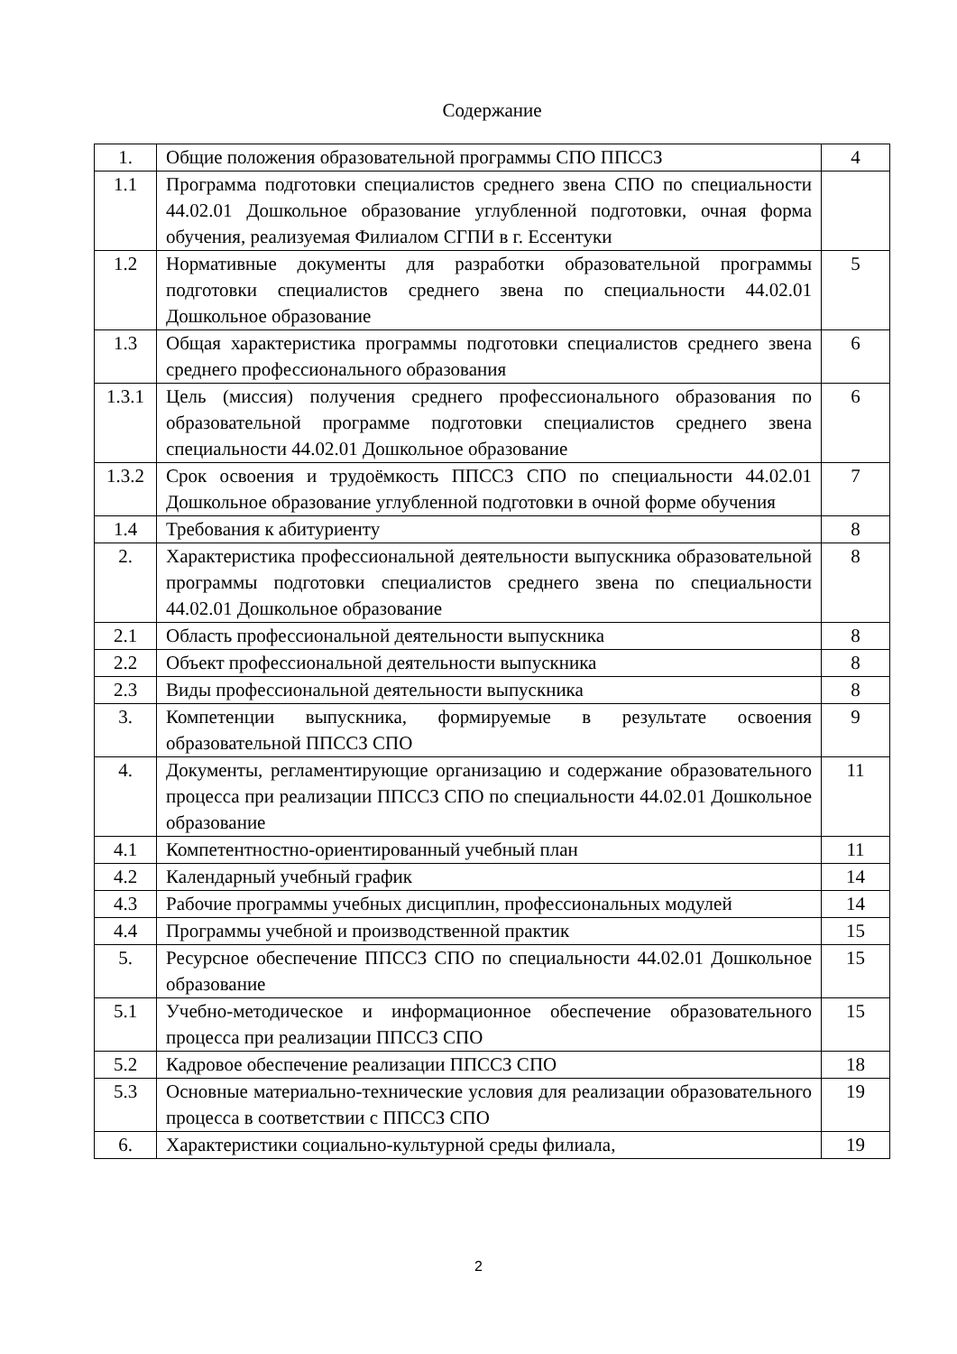Содержание
| 1. | Общие положения образовательной программы СПО ППССЗ | 4 |
| 1.1 | Программа подготовки специалистов среднего звена СПО по специальности 44.02.01 Дошкольное образование углубленной подготовки, очная форма обучения, реализуемая Филиалом СГПИ в г. Ессентуки | |
| 1.2 | Нормативные документы для разработки образовательной программы подготовки специалистов среднего звена по специальности 44.02.01 Дошкольное образование | 5 |
| 1.3 | Общая характеристика программы подготовки специалистов среднего звена среднего профессионального образования | 6 |
| 1.3.1 | Цель (миссия) получения среднего профессионального образования по образовательной программе подготовки специалистов среднего звена специальности 44.02.01 Дошкольное образование | 6 |
| 1.3.2 | Срок освоения и трудоёмкость ППССЗ СПО по специальности 44.02.01 Дошкольное образование углубленной подготовки в очной форме обучения | 7 |
| 1.4 | Требования к абитуриенту | 8 |
| 2. | Характеристика профессиональной деятельности выпускника образовательной программы подготовки специалистов среднего звена по специальности 44.02.01 Дошкольное образование | 8 |
| 2.1 | Область профессиональной деятельности выпускника | 8 |
| 2.2 | Объект профессиональной деятельности выпускника | 8 |
| 2.3 | Виды профессиональной деятельности выпускника | 8 |
| 3. | Компетенции выпускника, формируемые в результате освоения образовательной ППССЗ СПО | 9 |
| 4. | Документы, регламентирующие организацию и содержание образовательного процесса при реализации ППССЗ СПО по специальности 44.02.01 Дошкольное образование | 11 |
| 4.1 | Компетентностно-ориентированный учебный план | 11 |
| 4.2 | Календарный учебный график | 14 |
| 4.3 | Рабочие программы учебных дисциплин, профессиональных модулей | 14 |
| 4.4 | Программы учебной и производственной практик | 15 |
| 5. | Ресурсное обеспечение ППССЗ СПО по специальности 44.02.01 Дошкольное образование | 15 |
| 5.1 | Учебно-методическое и информационное обеспечение образовательного процесса при реализации ППССЗ СПО | 15 |
| 5.2 | Кадровое обеспечение реализации ППССЗ СПО | 18 |
| 5.3 | Основные материально-технические условия для реализации образовательного процесса в соответствии с ППССЗ СПО | 19 |
| 6. | Характеристики социально-культурной среды филиала, | 19 |
2